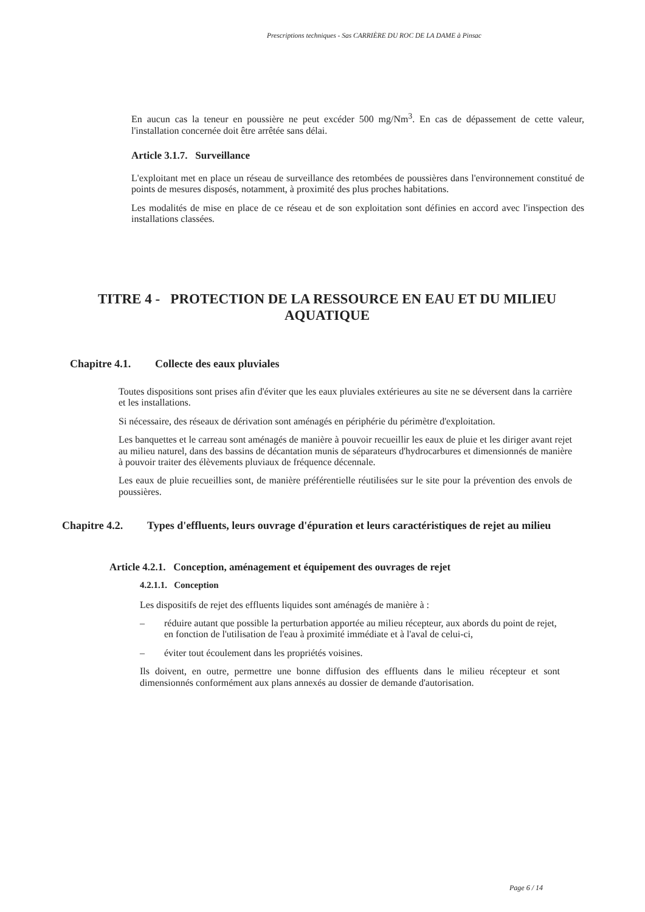Prescriptions techniques - Sas CARRIÈRE DU ROC DE LA DAME à Pinsac
En aucun cas la teneur en poussière ne peut excéder 500 mg/Nm<sup>3</sup>. En cas de dépassement de cette valeur, l'installation concernée doit être arrêtée sans délai.
Article 3.1.7. Surveillance
L'exploitant met en place un réseau de surveillance des retombées de poussières dans l'environnement constitué de points de mesures disposés, notamment, à proximité des plus proches habitations.
Les modalités de mise en place de ce réseau et de son exploitation sont définies en accord avec l'inspection des installations classées.
TITRE 4 - PROTECTION DE LA RESSOURCE EN EAU ET DU MILIEU AQUATIQUE
Chapitre 4.1.
Collecte des eaux pluviales
Toutes dispositions sont prises afin d'éviter que les eaux pluviales extérieures au site ne se déversent dans la carrière et les installations.
Si nécessaire, des réseaux de dérivation sont aménagés en périphérie du périmètre d'exploitation.
Les banquettes et le carreau sont aménagés de manière à pouvoir recueillir les eaux de pluie et les diriger avant rejet au milieu naturel, dans des bassins de décantation munis de séparateurs d'hydrocarbures et dimensionnés de manière à pouvoir traiter des élèvements pluviaux de fréquence décennale.
Les eaux de pluie recueillies sont, de manière préférentielle réutilisées sur le site pour la prévention des envols de poussières.
Chapitre 4.2.
Types d'effluents, leurs ouvrage d'épuration et leurs caractéristiques de rejet au milieu
Article 4.2.1. Conception, aménagement et équipement des ouvrages de rejet
4.2.1.1. Conception
Les dispositifs de rejet des effluents liquides sont aménagés de manière à :
– réduire autant que possible la perturbation apportée au milieu récepteur, aux abords du point de rejet, en fonction de l'utilisation de l'eau à proximité immédiate et à l'aval de celui-ci,
– éviter tout écoulement dans les propriétés voisines.
Ils doivent, en outre, permettre une bonne diffusion des effluents dans le milieu récepteur et sont dimensionnés conformément aux plans annexés au dossier de demande d'autorisation.
Page 6 / 14